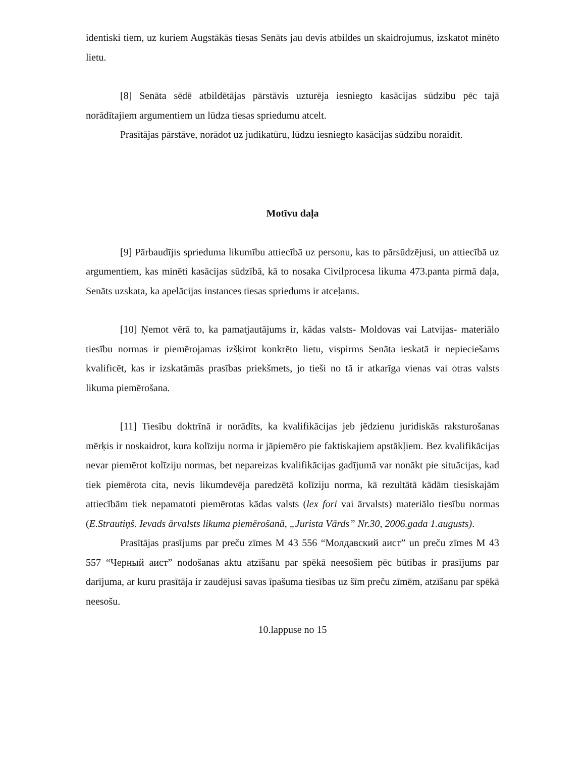identiski tiem, uz kuriem Augstākās tiesas Senāts jau devis atbildes un skaidrojumus, izskatot minēto lietu.
[8] Senāta sēdē atbildētājas pārstāvis uzturēja iesniegto kasācijas sūdzību pēc tajā norādītajiem argumentiem un lūdza tiesas spriedumu atcelt.
Prasītājas pārstāve, norādot uz judikatūru, lūdzu iesniegto kasācijas sūdzību noraidīt.
Motīvu daļa
[9] Pārbaudījis sprieduma likumību attiecībā uz personu, kas to pārsūdzējusi, un attiecībā uz argumentiem, kas minēti kasācijas sūdzībā, kā to nosaka Civilprocesa likuma 473.panta pirmā daļa, Senāts uzskata, ka apelācijas instances tiesas spriedums ir atceļams.
[10] Ņemot vērā to, ka pamatjautājums ir, kādas valsts- Moldovas vai Latvijas- materiālo tiesību normas ir piemērojamas izšķirot konkrēto lietu, vispirms Senāta ieskatā ir nepieciešams kvalificēt, kas ir izskatāmās prasības priekšmets, jo tieši no tā ir atkarīga vienas vai otras valsts likuma piemērošana.
[11] Tiesību doktrīnā ir norādīts, ka kvalifikācijas jeb jēdzienu juridiskās raksturošanas mērķis ir noskaidrot, kura kolīziju norma ir jāpiemēro pie faktiskajiem apstākļiem. Bez kvalifikācijas nevar piemērot kolīziju normas, bet nepareizas kvalifikācijas gadījumā var nonākt pie situācijas, kad tiek piemērota cita, nevis likumdevēja paredzētā kolīziju norma, kā rezultātā kādām tiesiskajām attiecībām tiek nepamatoti piemērotas kādas valsts (lex fori vai ārvalsts) materiālo tiesību normas (E.Strautiņš. Ievads ārvalsts likuma piemērošanā, „Jurista Vārds” Nr.30, 2006.gada 1.augusts).
Prasītājas prasījums par preču zīmes M 43 556 “Молдавский аист” un preču zīmes M 43 557 “Черный аист” nodošanas aktu atzīšanu par spēkā neesošiem pēc būtības ir prasījums par darījuma, ar kuru prasītāja ir zaudējusi savas īpašuma tiesības uz šīm preču zīmēm, atzīšanu par spēkā neesošu.
10.lappuse no 15